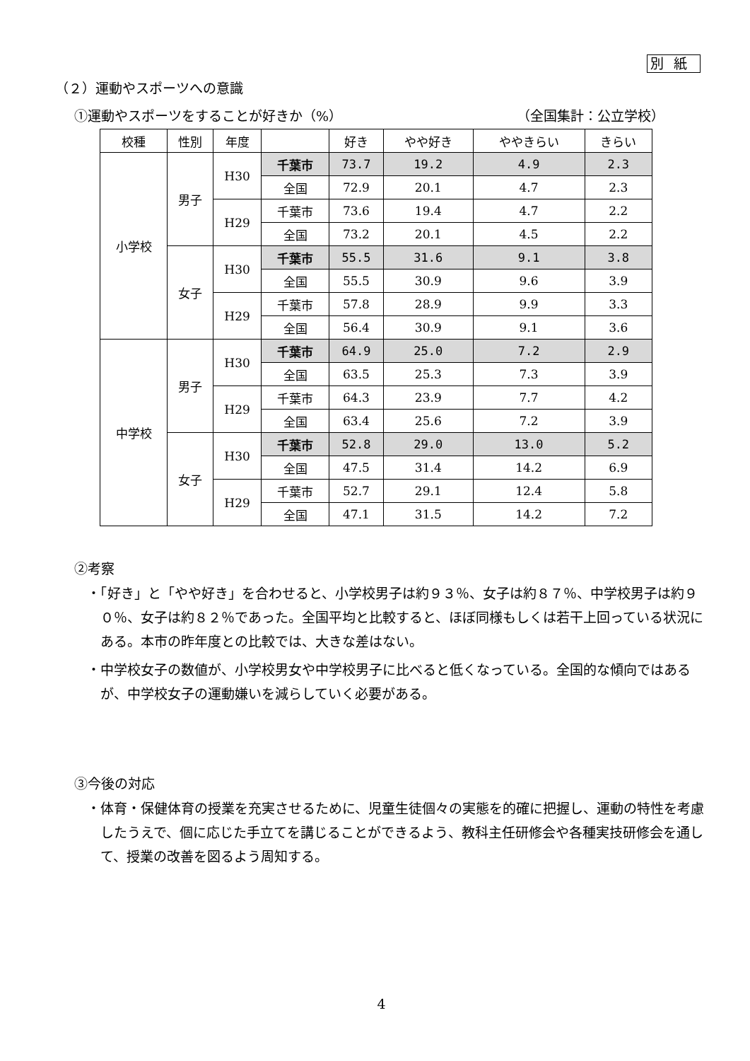別紙
（２）運動やスポーツへの意識
①運動やスポーツをすることが好きか（%） （全国集計：公立学校）
| 校種 | 性別 | 年度 | | 好き | やや好き | ややきらい | きらい |
| --- | --- | --- | --- | --- | --- | --- | --- |
| 小学校 | 男子 | H30 | 千葉市 | 73.7 | 19.2 | 4.9 | 2.3 |
| | | | 全国 | 72.9 | 20.1 | 4.7 | 2.3 |
| | | H29 | 千葉市 | 73.6 | 19.4 | 4.7 | 2.2 |
| | | | 全国 | 73.2 | 20.1 | 4.5 | 2.2 |
| | 女子 | H30 | 千葉市 | 55.5 | 31.6 | 9.1 | 3.8 |
| | | | 全国 | 55.5 | 30.9 | 9.6 | 3.9 |
| | | H29 | 千葉市 | 57.8 | 28.9 | 9.9 | 3.3 |
| | | | 全国 | 56.4 | 30.9 | 9.1 | 3.6 |
| 中学校 | 男子 | H30 | 千葉市 | 64.9 | 25.0 | 7.2 | 2.9 |
| | | | 全国 | 63.5 | 25.3 | 7.3 | 3.9 |
| | | H29 | 千葉市 | 64.3 | 23.9 | 7.7 | 4.2 |
| | | | 全国 | 63.4 | 25.6 | 7.2 | 3.9 |
| | 女子 | H30 | 千葉市 | 52.8 | 29.0 | 13.0 | 5.2 |
| | | | 全国 | 47.5 | 31.4 | 14.2 | 6.9 |
| | | H29 | 千葉市 | 52.7 | 29.1 | 12.4 | 5.8 |
| | | | 全国 | 47.1 | 31.5 | 14.2 | 7.2 |
②考察
・「好き」と「やや好き」を合わせると、小学校男子は約９３％、女子は約８７％、中学校男子は約９０％、女子は約８２％であった。全国平均と比較すると、ほぼ同様もしくは若干上回っている状況にある。本市の昨年度との比較では、大きな差はない。
・中学校女子の数値が、小学校男女や中学校男子に比べると低くなっている。全国的な傾向ではあるが、中学校女子の運動嫌いを減らしていく必要がある。
③今後の対応
・体育・保健体育の授業を充実させるために、児童生徒個々の実態を的確に把握し、運動の特性を考慮したうえで、個に応じた手立てを講じることができるよう、教科主任研修会や各種実技研修会を通して、授業の改善を図るよう周知する。
4